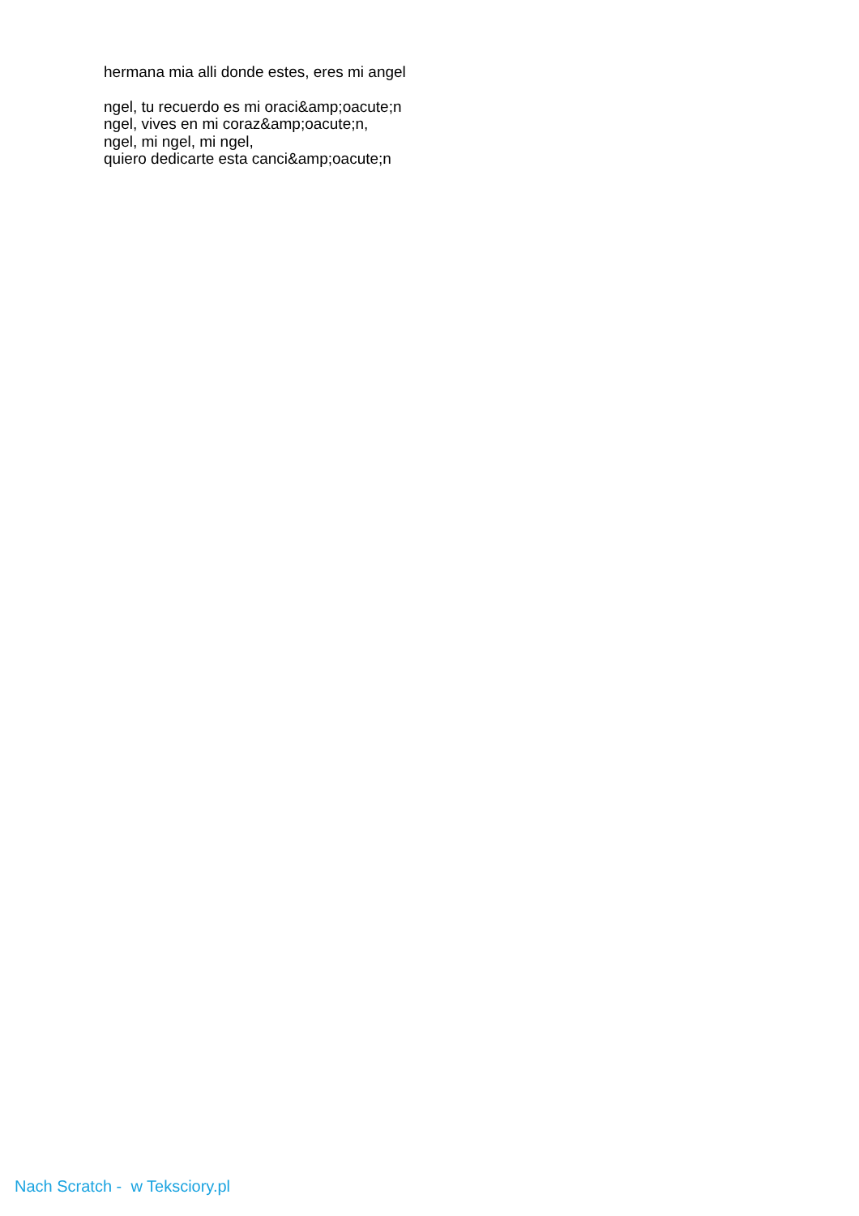hermana mia alli donde estes, eres mi angel
ngel, tu recuerdo es mi oraci&amp;oacute;n
ngel, vives en mi coraz&amp;oacute;n,
ngel, mi ngel, mi ngel,
quiero dedicarte esta canci&amp;oacute;n
Nach Scratch - w Teksciory.pl